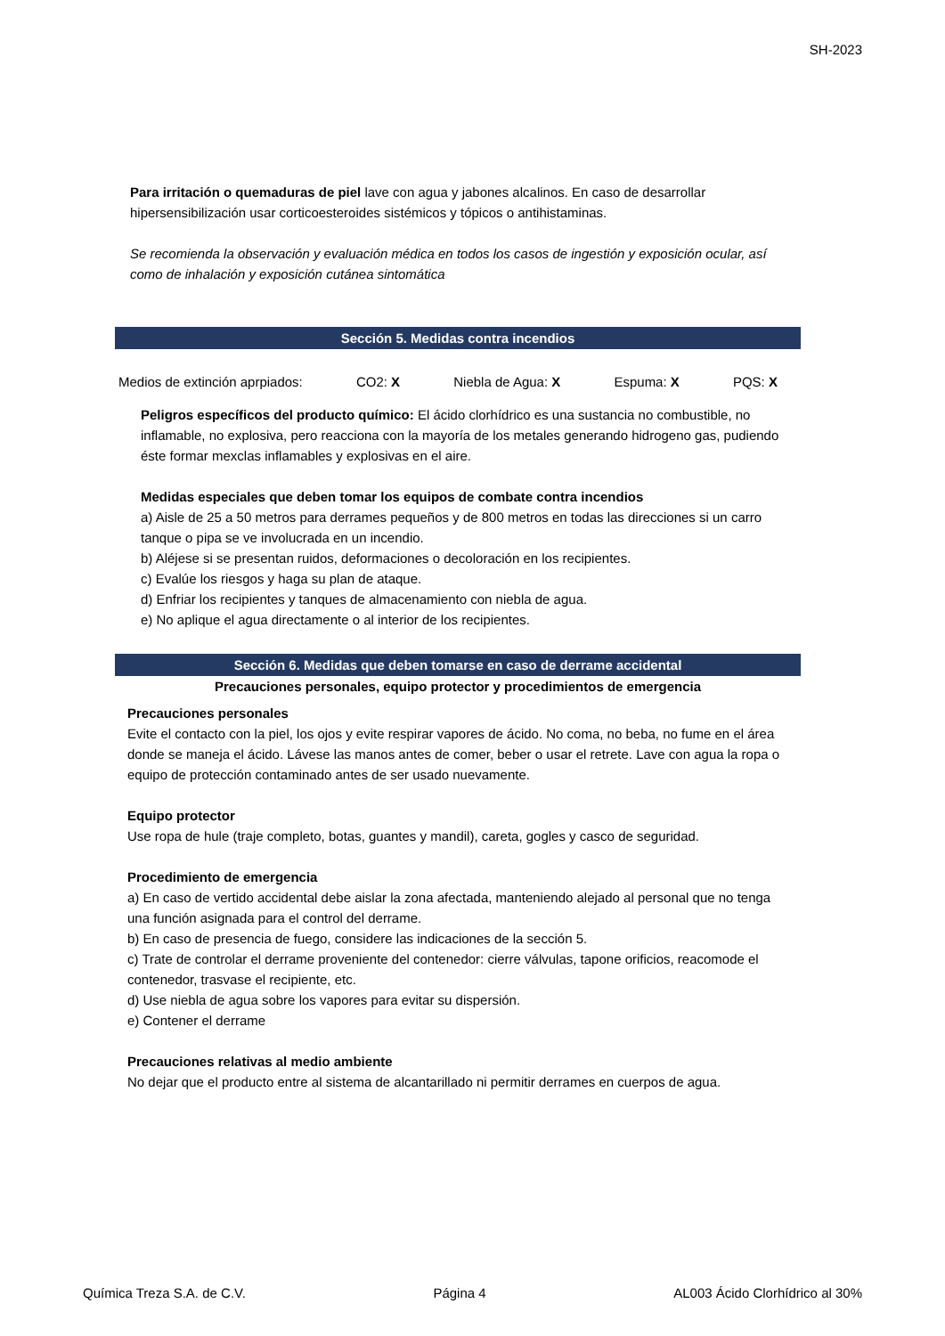SH-2023
Para irritación o quemaduras de piel lave con agua y jabones alcalinos. En caso de desarrollar hipersensibilización usar corticoesteroides sistémicos y tópicos o antihistaminas.
Se recomienda la observación y evaluación médica en todos los casos de ingestión y exposición ocular, así como de inhalación y exposición cutánea sintomática
Sección 5. Medidas contra incendios
Medios de extinción aprpiados: CO2: X Niebla de Agua: X Espuma: X PQS: X
Peligros específicos del producto químico: El ácido clorhídrico es una sustancia no combustible, no inflamable, no explosiva, pero reacciona con la mayoría de los metales generando hidrogeno gas, pudiendo éste formar mexclas inflamables y explosivas en el aire.
Medidas especiales que deben tomar los equipos de combate contra incendios
a) Aisle de 25 a 50 metros para derrames pequeños y de 800 metros en todas las direcciones si un carro tanque o pipa se ve involucrada en un incendio.
b) Aléjese si se presentan ruidos, deformaciones o decoloración en los recipientes.
c) Evalúe los riesgos y haga su plan de ataque.
d) Enfriar los recipientes y tanques de almacenamiento con niebla de agua.
e) No aplique el agua directamente o al interior de los recipientes.
Sección 6. Medidas que deben tomarse en caso de derrame accidental
Precauciones personales, equipo protector y procedimientos de emergencia
Precauciones personales
Evite el contacto con la piel, los ojos y evite respirar vapores de ácido. No coma, no beba, no fume en el área donde se maneja el ácido. Lávese las manos antes de comer, beber o usar el retrete. Lave con agua la ropa o equipo de protección contaminado antes de ser usado nuevamente.
Equipo protector
Use ropa de hule (traje completo, botas, guantes y mandil), careta, gogles y casco de seguridad.
Procedimiento de emergencia
a) En caso de vertido accidental debe aislar la zona afectada, manteniendo alejado al personal que no tenga una función asignada para el control del derrame.
b) En caso de presencia de fuego, considere las indicaciones de la sección 5.
c) Trate de controlar el derrame proveniente del contenedor: cierre válvulas, tapone orificios, reacomode el contenedor, trasvase el recipiente, etc.
d) Use niebla de agua sobre los vapores para evitar su dispersión.
e) Contener el derrame
Precauciones relativas al medio ambiente
No dejar que el producto entre al sistema de alcantarillado ni permitir derrames en cuerpos de agua.
Química Treza S.A. de C.V. Página 4 AL003 Ácido Clorhídrico al 30%